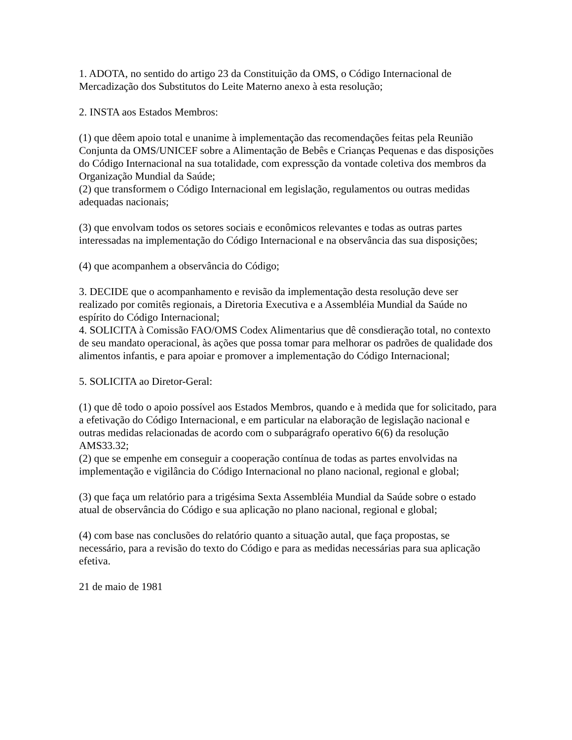1. ADOTA, no sentido do artigo 23 da Constituição da OMS, o Código Internacional de Mercadização dos Substitutos do Leite Materno anexo à esta resolução;
2. INSTA aos Estados Membros:
(1) que dêem apoio total e unanime à implementação das recomendações feitas pela Reunião Conjunta da OMS/UNICEF sobre a Alimentação de Bebês e Crianças Pequenas e das disposições do Código Internacional na sua totalidade, com expressção da vontade coletiva dos membros da Organização Mundial da Saúde;
(2) que transformem o Código Internacional em legislação, regulamentos ou outras medidas adequadas nacionais;
(3) que envolvam todos os setores sociais e econômicos relevantes e todas as outras partes interessadas na implementação do Código Internacional e na observância das sua disposições;
(4) que acompanhem a observância do Código;
3. DECIDE que o acompanhamento e revisão da implementação desta resolução deve ser realizado por comitês regionais, a Diretoria Executiva e a Assembléia Mundial da Saúde no espírito do Código Internacional;
4. SOLICITA à Comissão FAO/OMS Codex Alimentarius que dê consdieração total, no contexto de seu mandato operacional, às ações que possa tomar para melhorar os padrões de qualidade dos alimentos infantis, e para apoiar e promover a implementação do Código Internacional;
5. SOLICITA ao Diretor-Geral:
(1) que dê todo o apoio possível aos Estados Membros, quando e à medida que for solicitado, para a efetivação do Código Internacional, e em particular na elaboração de legislação nacional e outras medidas relacionadas de acordo com o subparágrafo operativo 6(6) da resolução AMS33.32;
(2) que se empenhe em conseguir a cooperação contínua de todas as partes envolvidas na implementação e vigilância do Código Internacional no plano nacional, regional e global;
(3) que faça um relatório para a trigésima Sexta Assembléia Mundial da Saúde sobre o estado atual de observância do Código e sua aplicação no plano nacional, regional e global;
(4) com base nas conclusões do relatório quanto a situação autal, que faça propostas, se necessário, para a revisão do texto do Código e para as medidas necessárias para sua aplicação efetiva.
21 de maio de 1981